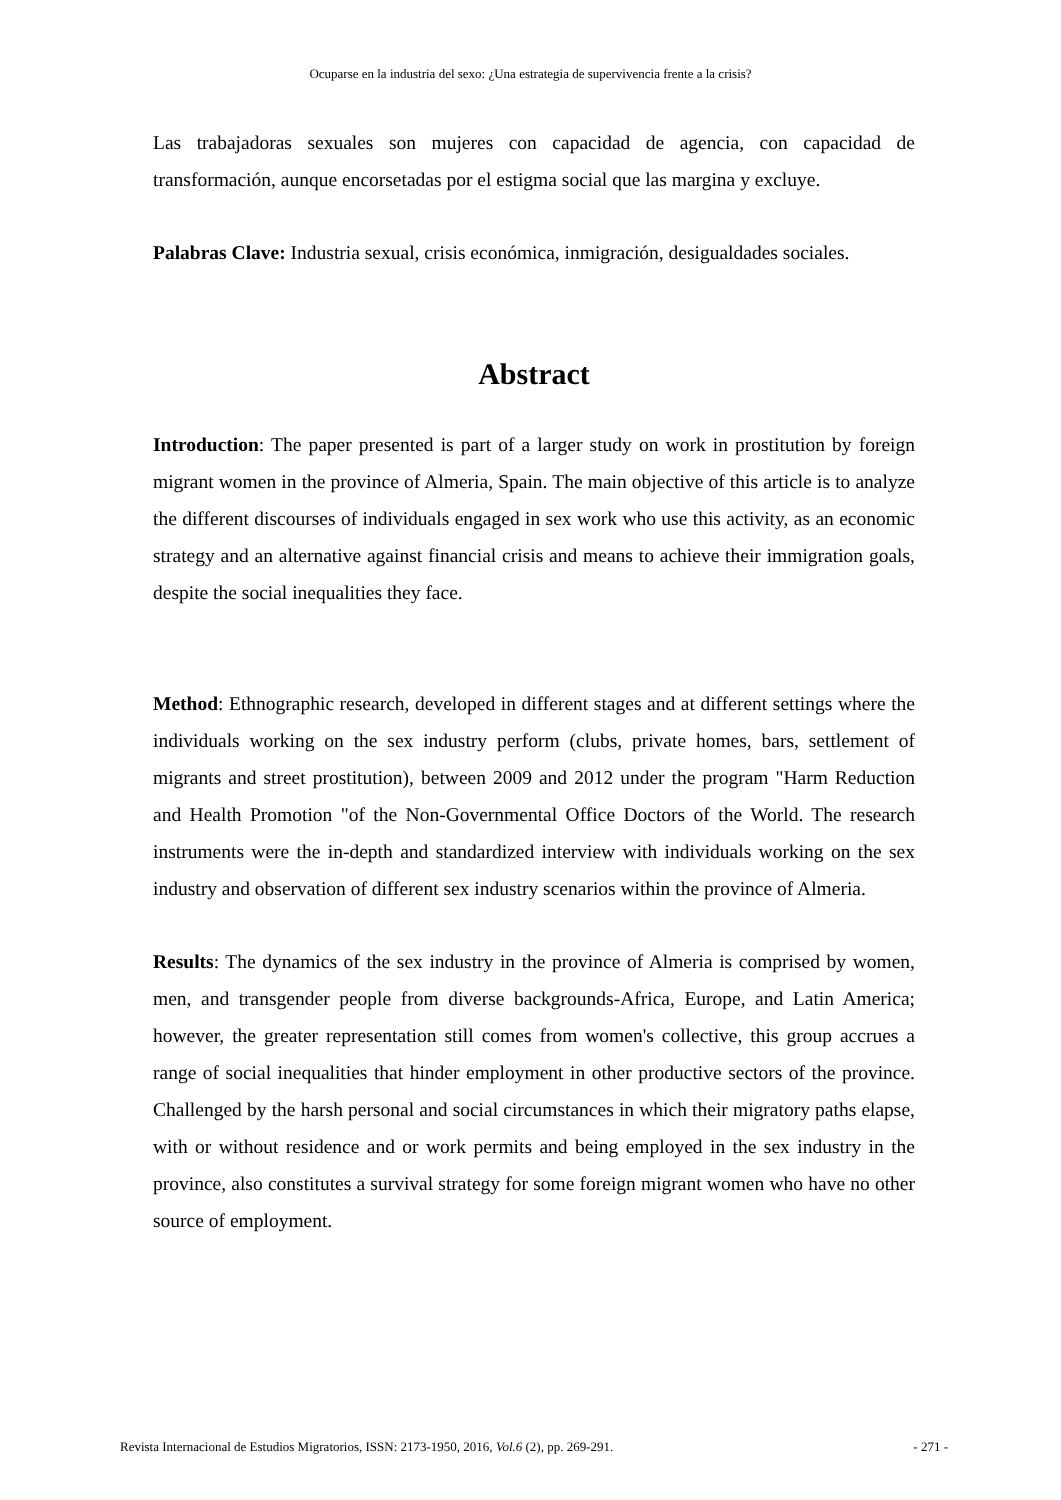Ocuparse en la industria del sexo: ¿Una estrategia de supervivencia frente a la crisis?
Las trabajadoras sexuales son mujeres con capacidad de agencia, con capacidad de transformación, aunque encorsetadas por el estigma social que las margina y excluye.
Palabras Clave: Industria sexual, crisis económica, inmigración, desigualdades sociales.
Abstract
Introduction: The paper presented is part of a larger study on work in prostitution by foreign migrant women in the province of Almeria, Spain. The main objective of this article is to analyze the different discourses of individuals engaged in sex work who use this activity, as an economic strategy and an alternative against financial crisis and means to achieve their immigration goals, despite the social inequalities they face.
Method: Ethnographic research, developed in different stages and at different settings where the individuals working on the sex industry perform (clubs, private homes, bars, settlement of migrants and street prostitution), between 2009 and 2012 under the program "Harm Reduction and Health Promotion "of the Non-Governmental Office Doctors of the World. The research instruments were the in-depth and standardized interview with individuals working on the sex industry and observation of different sex industry scenarios within the province of Almeria.
Results: The dynamics of the sex industry in the province of Almeria is comprised by women, men, and transgender people from diverse backgrounds-Africa, Europe, and Latin America; however, the greater representation still comes from women's collective, this group accrues a range of social inequalities that hinder employment in other productive sectors of the province. Challenged by the harsh personal and social circumstances in which their migratory paths elapse, with or without residence and or work permits and being employed in the sex industry in the province, also constitutes a survival strategy for some foreign migrant women who have no other source of employment.
Revista Internacional de Estudios Migratorios, ISSN: 2173-1950, 2016, Vol.6 (2), pp. 269-291. - 271 -